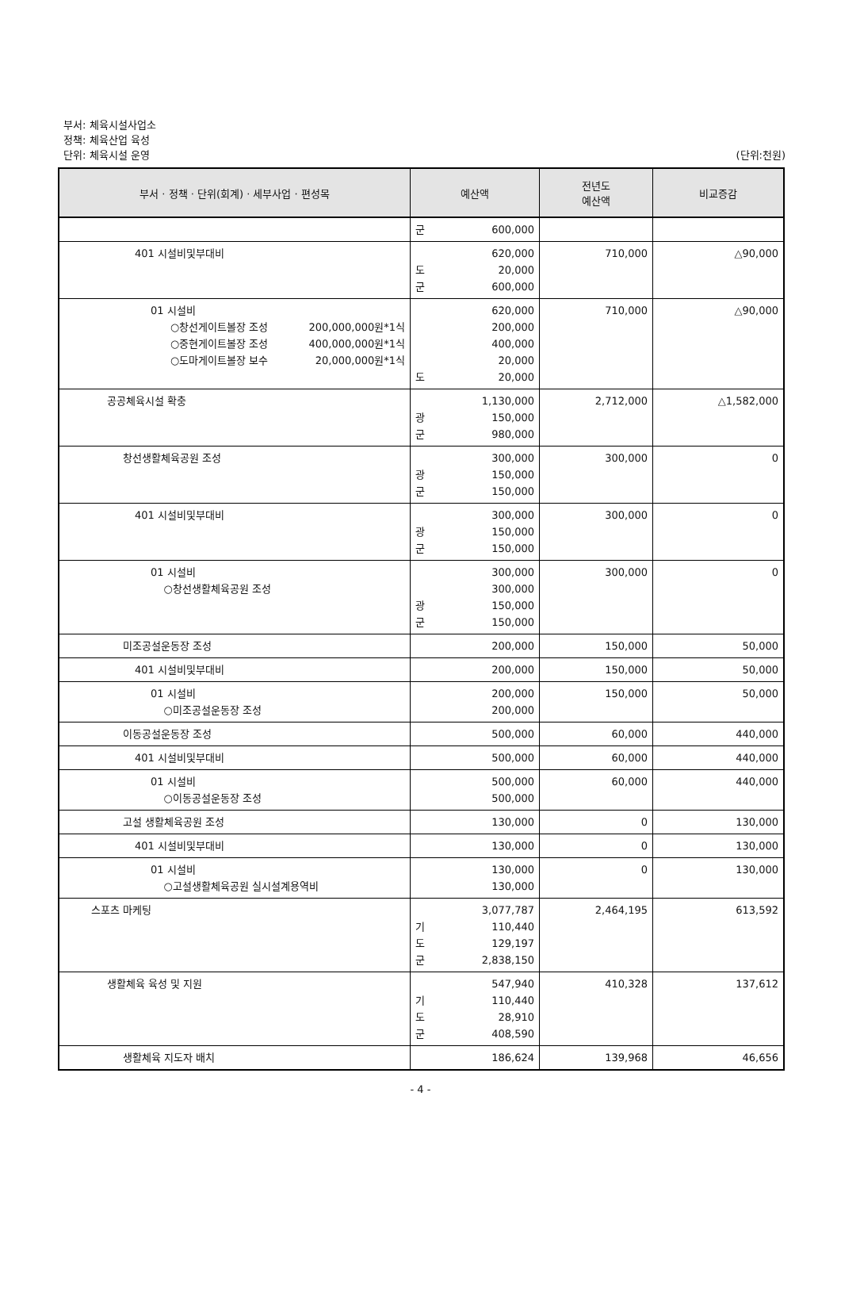부서: 체육시설사업소
정책: 체육산업 육성
단위: 체육시설 운영
(단위:천원)
| 부서 · 정책 · 단위(회계) · 세부사업 · 편성목 | 예산액 | 전년도 예산액 | 비교증감 |
| --- | --- | --- | --- |
| | 군 600,000 | | |
| 401 시설비및부대비 | 620,000 도 20,000 군 600,000 | 710,000 | △90,000 |
| 01 시설비 ○창선게이트볼장 조성 200,000,000원*1식 ○중현게이트볼장 조성 400,000,000원*1식 ○도마게이트볼장 보수 20,000,000원*1식 | 620,000 200,000 400,000 20,000 도 20,000 | 710,000 | △90,000 |
| 공공체육시설 확충 | 1,130,000 광 150,000 군 980,000 | 2,712,000 | △1,582,000 |
| 창선생활체육공원 조성 | 300,000 광 150,000 군 150,000 | 300,000 | 0 |
| 401 시설비및부대비 | 300,000 광 150,000 군 150,000 | 300,000 | 0 |
| 01 시설비 ○창선생활체육공원 조성 | 300,000 300,000 광 150,000 군 150,000 | 300,000 | 0 |
| 미조공설운동장 조성 | 200,000 | 150,000 | 50,000 |
| 401 시설비및부대비 | 200,000 | 150,000 | 50,000 |
| 01 시설비 ○미조공설운동장 조성 | 200,000 200,000 | 150,000 | 50,000 |
| 이동공설운동장 조성 | 500,000 | 60,000 | 440,000 |
| 401 시설비및부대비 | 500,000 | 60,000 | 440,000 |
| 01 시설비 ○이동공설운동장 조성 | 500,000 500,000 | 60,000 | 440,000 |
| 고설 생활체육공원 조성 | 130,000 | 0 | 130,000 |
| 401 시설비및부대비 | 130,000 | 0 | 130,000 |
| 01 시설비 ○고설생활체육공원 실시설계용역비 | 130,000 130,000 | 0 | 130,000 |
| 스포츠 마케팅 | 3,077,787 기 110,440 도 129,197 군 2,838,150 | 2,464,195 | 613,592 |
| 생활체육 육성 및 지원 | 547,940 기 110,440 도 28,910 군 408,590 | 410,328 | 137,612 |
| 생활체육 지도자 배치 | 186,624 | 139,968 | 46,656 |
- 4 -